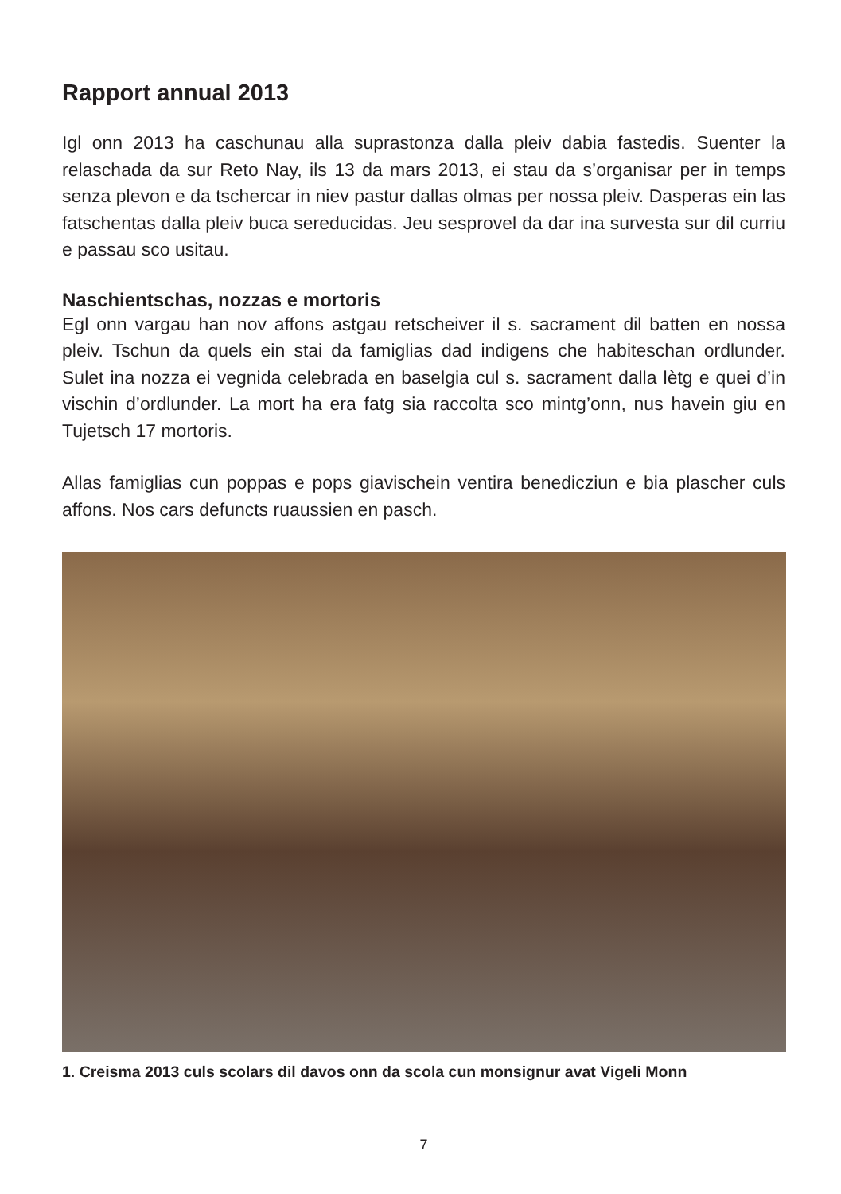Rapport annual 2013
Igl onn 2013 ha caschunau alla suprastonza dalla pleiv dabia fastedis. Suenter la relaschada da sur Reto Nay, ils 13 da mars 2013, ei stau da s’organisar per in temps senza plevon e da tschercar in niev pastur dallas olmas per nossa pleiv. Dasperas ein las fatschentas dalla pleiv buca sereducidas. Jeu sesprovel da dar ina survesta sur dil curriu e passau sco usitau.
Naschientschas, nozzas e mortoris
Egl onn vargau han nov affons astgau retscheiver il s. sacrament dil batten en nossa pleiv. Tschun da quels ein stai da famiglias dad indigens che habiteschan ordlunder. Sulet ina nozza ei vegnida celebrada en baselgia cul s. sacrament dalla lètg e quei d’in vischin d’ordlunder. La mort ha era fatg sia raccolta sco mintg’onn, nus havein giu en Tujetsch 17 mortoris.
Allas famiglias cun poppas e pops giavischein ventira benedicziun e bia plascher culs affons. Nos cars defuncts ruaussien en pasch.
1. Creisma 2013 culs scolars dil davos onn da scola cun monsignur avat Vigeli Monn
7